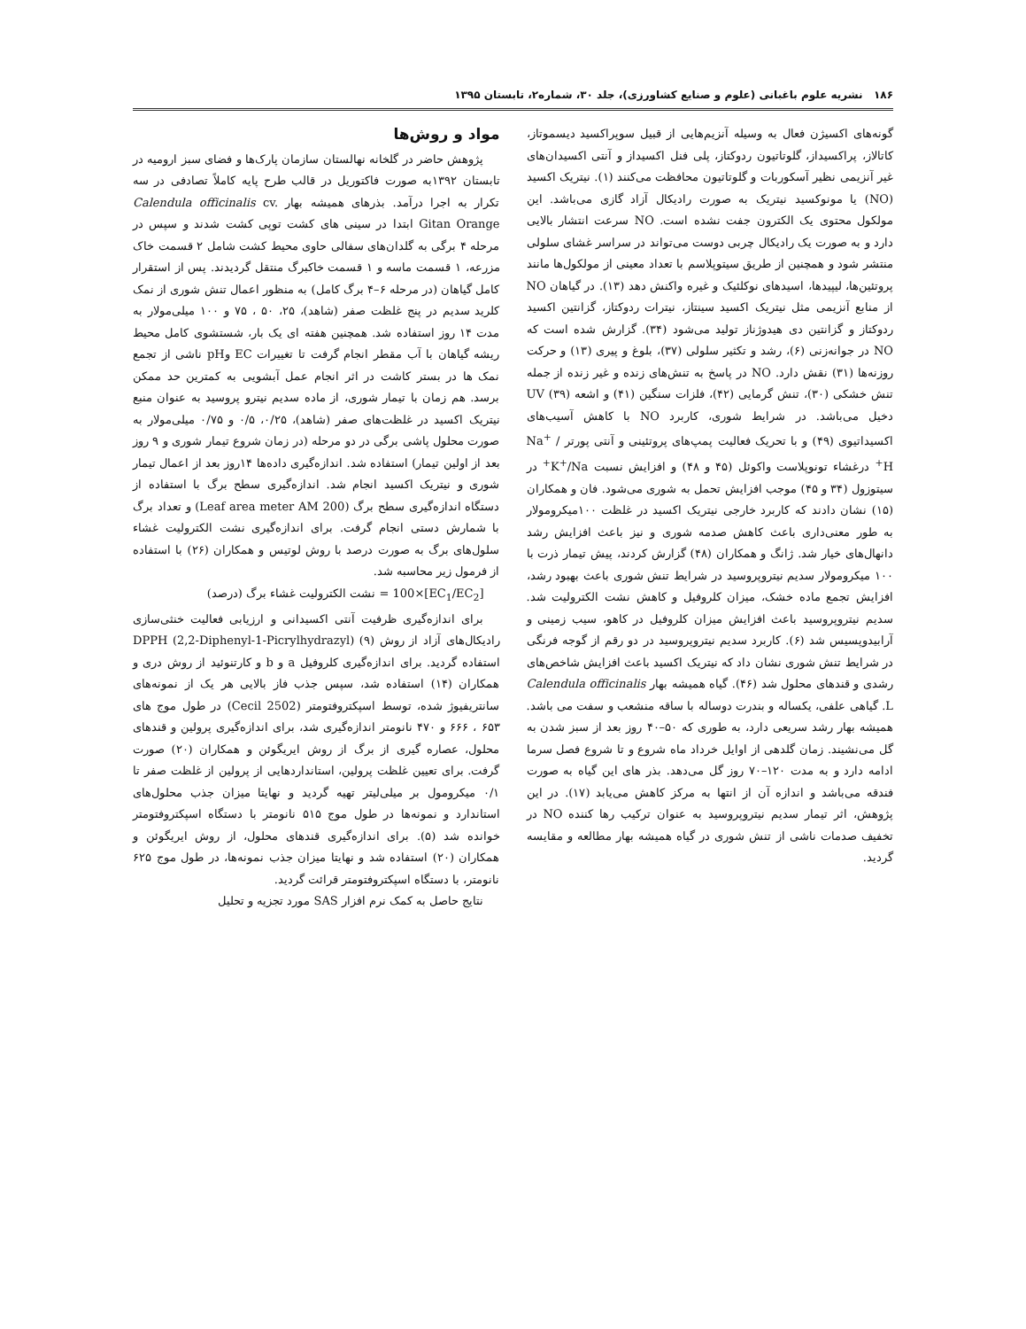۱۸۶ نشریه علوم باغبانی (علوم و صنایع کشاورزی)، جلد ۳۰، شماره۲، تابستان ۱۳۹۵
گونه‌های اکسیژن فعال به وسیله آنزیم‌هایی از قبیل سوپراکسید دیسموتاز، کاتالاز، پراکسیداز، گلوتاتیون ردوکتاز، پلی فنل اکسیداز و آنتی اکسیدان‌های غیر آنزیمی نظیر آسکوربات و گلوتاتیون محافظت می‌کنند (۱). نیتریک اکسید (NO) یا مونوکسید نیتریک به صورت رادیکال آزاد گازی می‌باشد. این مولکول محتوی یک الکترون جفت نشده است. NO سرعت انتشار بالایی دارد و به صورت یک رادیکال چربی دوست می‌تواند در سراسر غشای سلولی منتشر شود و همچنین از طریق سیتوپلاسم با تعداد معینی از مولکول‌ها مانند پروتئین‌ها، لیپیدها، اسیدهای نوکلئیک و غیره واکنش دهد (۱۳). در گیاهان NO از منابع آنزیمی مثل نیتریک اکسید سینتاز، نیترات ردوکتاز، گزانتین اکسید ردوکتاز و گزانتین دی هیدوژناز تولید می‌شود (۳۴). گزارش شده است که NO در جوانه‌زنی (۶)، رشد و تکثیر سلولی (۳۷)، بلوغ و پیری (۱۳) و حرکت روزنه‌ها (۳۱) نقش دارد. NO در پاسخ به تنش‌های زنده و غیر زنده از جمله تنش خشکی (۳۰)، تنش گرمایی (۴۲)، فلزات سنگین (۴۱) و اشعه UV (۳۹) دخیل می‌باشد. در شرایط شوری، کاربرد NO با کاهش آسیب‌های اکسیداتیوی (۴۹) و با تحریک فعالیت پمپ‌های پروتئینی و آنتی پورتر Na<sup>+</sup> / H<sup>+</sup> درغشاء تونوپلاست واکوئل (۴۵ و ۴۸) و افزایش نسبت K<sup>+</sup>/Na<sup>+</sup> در سیتوزول (۳۴ و ۴۵) موجب افزایش تحمل به شوری می‌شود. فان و همکاران (۱۵) نشان دادند که کاربرد خارجی نیتریک اکسید در غلظت ۱۰۰میکرومولار به طور معنی‌داری باعث کاهش صدمه شوری و نیز باعث افزایش رشد دانهال‌های خیار شد. ژانگ و همکاران (۴۸) گزارش کردند، پیش تیمار ذرت با ۱۰۰ میکرومولار سدیم نیتروپروسید در شرایط تنش شوری باعث بهبود رشد، افزایش تجمع ماده خشک، میزان کلروفیل و کاهش نشت الکترولیت شد. سدیم نیتروپروسید باعث افزایش میزان کلروفیل در کاهو، سیب زمینی و آرابیدوپسیس شد (۶). کاربرد سدیم نیتروپروسید در دو رقم از گوجه فرنگی در شرایط تنش شوری نشان داد که نیتریک اکسید باعث افزایش شاخص‌های رشدی و قندهای محلول شد (۴۶). گیاه همیشه بهار Calendula officinalis L. گیاهی علفی، یکساله و بندرت دوساله با ساقه منشعب و سفت می باشد. همیشه بهار رشد سریعی دارد، به طوری که ۵۰–۴۰ روز بعد از سبز شدن به گل می‌نشیند. زمان گلدهی از اوایل خرداد ماه شروع و تا شروع فصل سرما ادامه دارد و به مدت ۱۲۰–۷۰ روز گل می‌دهد. بذر های این گیاه به صورت فندقه می‌باشد و اندازه آن از انتها به مرکز کاهش می‌یابد (۱۷). در این پژوهش، اثر تیمار سدیم نیتروپروسید به عنوان ترکیب رها کننده NO در تخفیف صدمات ناشی از تنش شوری در گیاه همیشه بهار مطالعه و مقایسه گردید.
مواد و روش‌ها
پژوهش حاضر در گلخانه نهالستان سازمان پارک‌ها و فضای سبز ارومیه در تابستان ۱۳۹۲به صورت فاکتوریل در قالب طرح پایه کاملاً تصادفی در سه تکرار به اجرا درآمد. بذرهای همیشه بهار Calendula officinalis cv. Gitan Orange ابتدا در سینی های کشت توپی کشت شدند و سپس در مرحله ۴ برگی به گلدان‌های سفالی حاوی محیط کشت شامل ۲ قسمت خاک مزرعه، ۱ قسمت ماسه و ۱ قسمت خاکبرگ منتقل گردیدند. پس از استقرار کامل گیاهان (در مرحله ۶–۴ برگ کامل) به منظور اعمال تنش شوری از نمک کلرید سدیم در پنج غلظت صفر (شاهد)، ۲۵، ۵۰ ، ۷۵ و ۱۰۰ میلی‌مولار به مدت ۱۴ روز استفاده شد. همچنین هفته ای یک بار، شستشوی کامل محیط ریشه گیاهان با آب مقطر انجام گرفت تا تغییرات EC وpH ناشی از تجمع نمک ها در بستر کاشت در اثر انجام عمل آبشویی به کمترین حد ممکن برسد. هم زمان با تیمار شوری، از ماده سدیم نیترو پروسید به عنوان منبع نیتریک اکسید در غلظت‌های صفر (شاهد)، ۰/۲۵، ۰/۵ و ۰/۷۵ میلی‌مولار به صورت محلول پاشی برگی در دو مرحله (در زمان شروع تیمار شوری و ۹ روز بعد از اولین تیمار) استفاده شد. اندازه‌گیری داده‌ها ۱۴روز بعد از اعمال تیمار شوری و نیتریک اکسید انجام شد. اندازه‌گیری سطح برگ با استفاده از دستگاه اندازه‌گیری سطح برگ (Leaf area meter AM 200) و تعداد برگ با شمارش دستی انجام گرفت. برای اندازه‌گیری نشت الکترولیت غشاء سلول‌های برگ به صورت درصد با روش لوتیس و همکاران (۲۶) با استفاده از فرمول زیر محاسبه شد.
[EC<sub>1</sub>/EC<sub>2</sub>]×100 = نشت الکترولیت غشاء برگ (درصد)
برای اندازه‌گیری ظرفیت آنتی اکسیدانی و ارزیابی فعالیت خنثی‌سازی رادیکال‌های آزاد از روش DPPH (2,2-Diphenyl-1-Picrylhydrazyl) (۹) استفاده گردید. برای اندازه‌گیری کلروفیل a و b و کارتنوئید از روش دری و همکاران (۱۴) استفاده شد، سپس جذب فاز بالایی هر یک از نمونه‌های سانتریفیوژ شده، توسط اسپکتروفتومتر (Cecil 2502) در طول موج های ۶۵۳ ، ۶۶۶ و ۴۷۰ نانومتر اندازه‌گیری شد، برای اندازه‌گیری پرولین و قندهای محلول، عصاره گیری از برگ از روش ایریگوئن و همکاران (۲۰) صورت گرفت. برای تعیین غلظت پرولین، استانداردهایی از پرولین از غلظت صفر تا ۰/۱ میکرومول بر میلی‌لیتر تهیه گردید و نهایتا میزان جذب محلول‌های استاندارد و نمونه‌ها در طول موج ۵۱۵ نانومتر با دستگاه اسپکتروفتومتر خوانده شد (۵). برای اندازه‌گیری قندهای محلول، از روش ایریگوئن و همکاران (۲۰) استفاده شد و نهایتا میزان جذب نمونه‌ها، در طول موج ۶۲۵ نانومتر، با دستگاه اسپکتروفتومتر قرائت گردید.
نتایج حاصل به کمک نرم افزار SAS مورد تجزیه و تحلیل